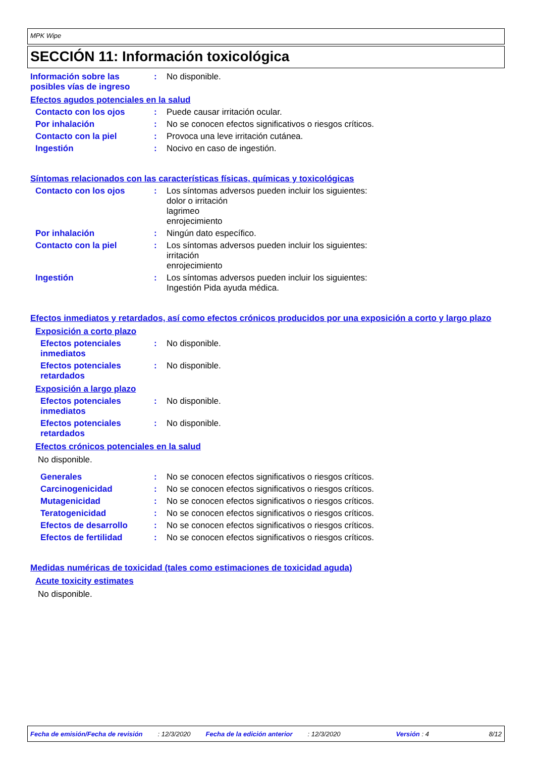MPK Wipe
SECCIÓN 11: Información toxicológica
Información sobre las posibles vías de ingreso
: No disponible.
Efectos agudos potenciales en la salud
Contacto con los ojos : Puede causar irritación ocular.
Por inhalación : No se conocen efectos significativos o riesgos críticos.
Contacto con la piel : Provoca una leve irritación cutánea.
Ingestión : Nocivo en caso de ingestión.
Síntomas relacionados con las características físicas, químicas y toxicológicas
Contacto con los ojos : Los síntomas adversos pueden incluir los siguientes:
dolor o irritación
lagrimeo
enrojecimiento
Por inhalación : Ningún dato específico.
Contacto con la piel : Los síntomas adversos pueden incluir los siguientes:
irritación
enrojecimiento
Ingestión : Los síntomas adversos pueden incluir los siguientes:
Ingestión Pida ayuda médica.
Efectos inmediatos y retardados, así como efectos crónicos producidos por una exposición a corto y largo plazo
Exposición a corto plazo
Efectos potenciales inmediatos
: No disponible.
Efectos potenciales retardados
: No disponible.
Exposición a largo plazo
Efectos potenciales inmediatos
: No disponible.
Efectos potenciales retardados
: No disponible.
Efectos crónicos potenciales en la salud
No disponible.
Generales : No se conocen efectos significativos o riesgos críticos.
Carcinogenicidad : No se conocen efectos significativos o riesgos críticos.
Mutagenicidad : No se conocen efectos significativos o riesgos críticos.
Teratogenicidad : No se conocen efectos significativos o riesgos críticos.
Efectos de desarrollo : No se conocen efectos significativos o riesgos críticos.
Efectos de fertilidad : No se conocen efectos significativos o riesgos críticos.
Medidas numéricas de toxicidad (tales como estimaciones de toxicidad aguda)
Acute toxicity estimates
No disponible.
Fecha de emisión/Fecha de revisión: 12/3/2020 Fecha de la edición anterior: 12/3/2020 Versión : 4 8/12